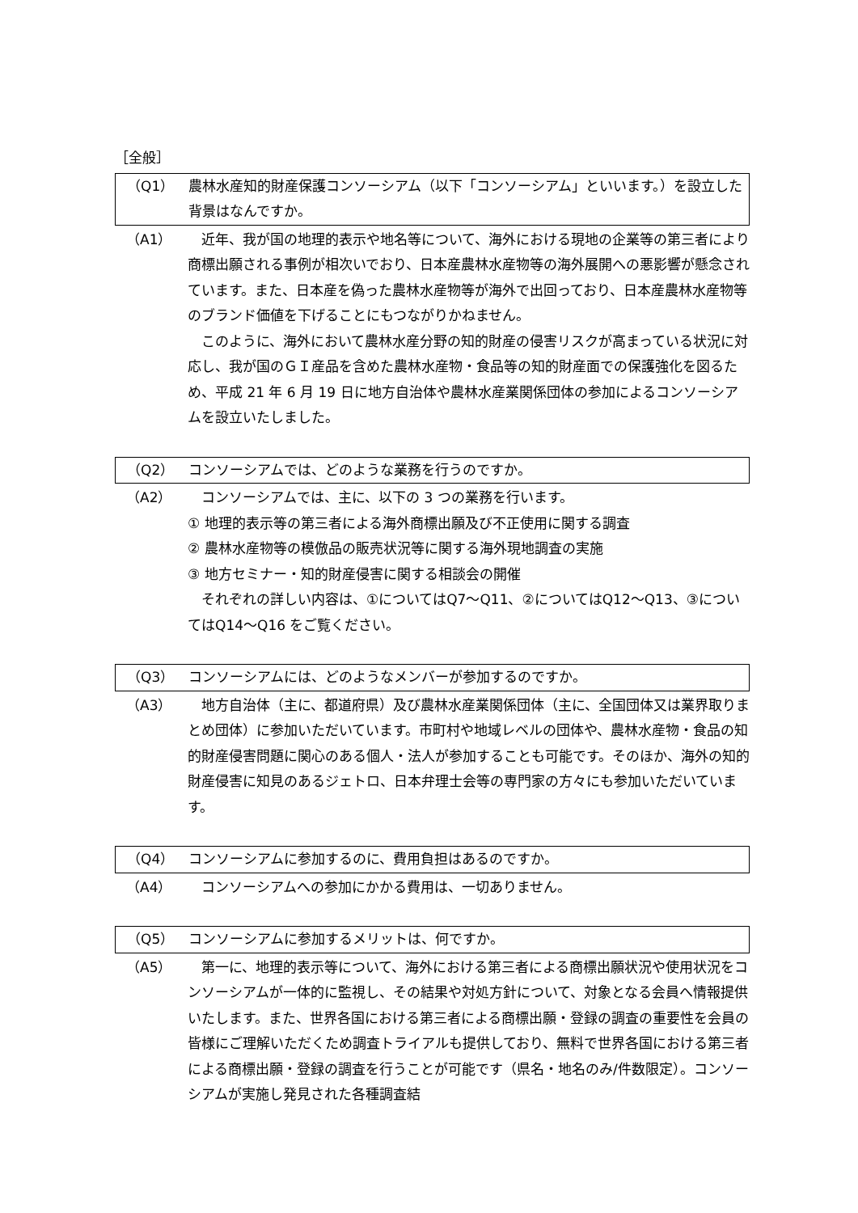［全般］
（Q1） 農林水産知的財産保護コンソーシアム（以下「コンソーシアム」といいます。）を設立した背景はなんですか。
（A1） 近年、我が国の地理的表示や地名等について、海外における現地の企業等の第三者により商標出願される事例が相次いでおり、日本産農林水産物等の海外展開への悪影響が懸念されています。また、日本産を偽った農林水産物等が海外で出回っており、日本産農林水産物等のブランド価値を下げることにもつながりかねません。
このように、海外において農林水産分野の知的財産の侵害リスクが高まっている状況に対応し、我が国のＧＩ産品を含めた農林水産物・食品等の知的財産面での保護強化を図るため、平成 21 年 6 月 19 日に地方自治体や農林水産業関係団体の参加によるコンソーシアムを設立いたしました。
（Q2） コンソーシアムでは、どのような業務を行うのですか。
（A2） コンソーシアムでは、主に、以下の 3 つの業務を行います。
① 地理的表示等の第三者による海外商標出願及び不正使用に関する調査
② 農林水産物等の模倣品の販売状況等に関する海外現地調査の実施
③ 地方セミナー・知的財産侵害に関する相談会の開催
それぞれの詳しい内容は、①についてはQ7～Q11、②についてはQ12～Q13、③についてはQ14～Q16 をご覧ください。
（Q3） コンソーシアムには、どのようなメンバーが参加するのですか。
（A3） 地方自治体（主に、都道府県）及び農林水産業関係団体（主に、全国団体又は業界取りまとめ団体）に参加いただいています。市町村や地域レベルの団体や、農林水産物・食品の知的財産侵害問題に関心のある個人・法人が参加することも可能です。そのほか、海外の知的財産侵害に知見のあるジェトロ、日本弁理士会等の専門家の方々にも参加いただいています。
（Q4） コンソーシアムに参加するのに、費用負担はあるのですか。
（A4） コンソーシアムへの参加にかかる費用は、一切ありません。
（Q5） コンソーシアムに参加するメリットは、何ですか。
（A5） 第一に、地理的表示等について、海外における第三者による商標出願状況や使用状況をコンソーシアムが一体的に監視し、その結果や対処方針について、対象となる会員へ情報提供いたします。また、世界各国における第三者による商標出願・登録の調査の重要性を会員の皆様にご理解いただくため調査トライアルも提供しており、無料で世界各国における第三者による商標出願・登録の調査を行うことが可能です（県名・地名のみ/件数限定）。コンソーシアムが実施し発見された各種調査結